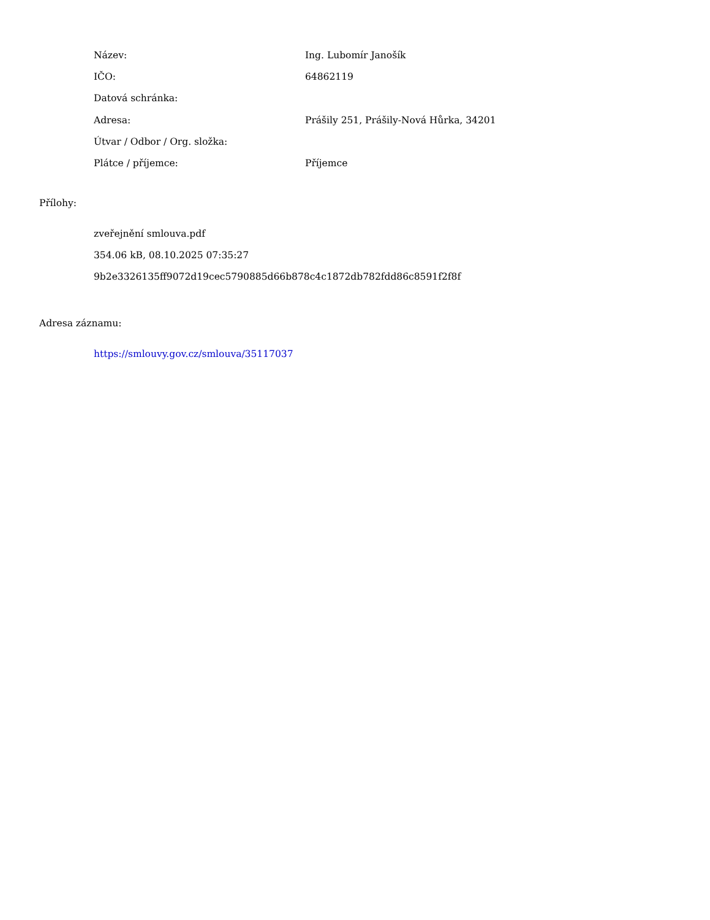| Název: | Ing. Lubomír Janošík |
| IČO: | 64862119 |
| Datová schránka: | |
| Adresa: | Prášily 251, Prášily-Nová Hůrka, 34201 |
| Útvar / Odbor / Org. složka: | |
| Plátce / příjemce: | Příjemce |
Přílohy:
zveřejnění smlouva.pdf
354.06 kB, 08.10.2025 07:35:27
9b2e3326135ff9072d19cec5790885d66b878c4c1872db782fdd86c8591f2f8f
Adresa záznamu:
https://smlouvy.gov.cz/smlouva/35117037